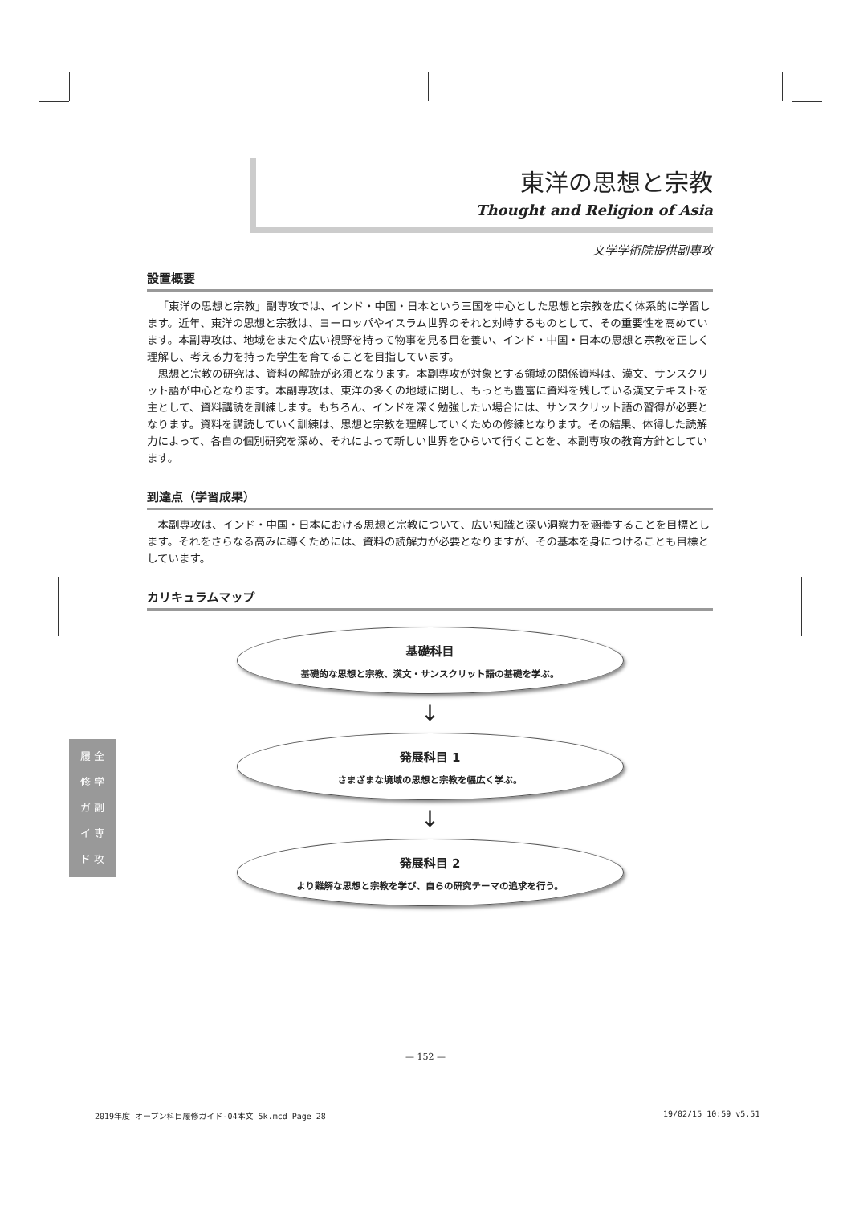東洋の思想と宗教
Thought and Religion of Asia
文学学術院提供副専攻
設置概要
「東洋の思想と宗教」副専攻では、インド・中国・日本という三国を中心とした思想と宗教を広く体系的に学習します。近年、東洋の思想と宗教は、ヨーロッパやイスラム世界のそれと対峙するものとして、その重要性を高めています。本副専攻は、地域をまたぐ広い視野を持って物事を見る目を養い、インド・中国・日本の思想と宗教を正しく理解し、考える力を持った学生を育てることを目指しています。
思想と宗教の研究は、資料の解読が必須となります。本副専攻が対象とする領域の関係資料は、漢文、サンスクリット語が中心となります。本副専攻は、東洋の多くの地域に関し、もっとも豊富に資料を残している漢文テキストを主として、資料講読を訓練します。もちろん、インドを深く勉強したい場合には、サンスクリット語の習得が必要となります。資料を講読していく訓練は、思想と宗教を理解していくための修練となります。その結果、体得した読解力によって、各自の個別研究を深め、それによって新しい世界をひらいて行くことを、本副専攻の教育方針としています。
到達点（学習成果）
本副専攻は、インド・中国・日本における思想と宗教について、広い知識と深い洞察力を涵養することを目標とします。それをさらなる高みに導くためには、資料の読解力が必要となりますが、その基本を身につけることも目標としています。
カリキュラムマップ
基礎科目
基礎的な思想と宗教、漢文・サンスクリット語の基礎を学ぶ。
↓
発展科目 1
さまざまな境域の思想と宗教を幅広く学ぶ。
↓
発展科目 2
より難解な思想と宗教を学び、自らの研究テーマの追求を行う。
履 全
修 学
ガ 副
イ 専
ド 攻
— 152 —
2019年度_オープン科目履修ガイド-04本文_5k.mcd Page 28
19/02/15 10:59 v5.51